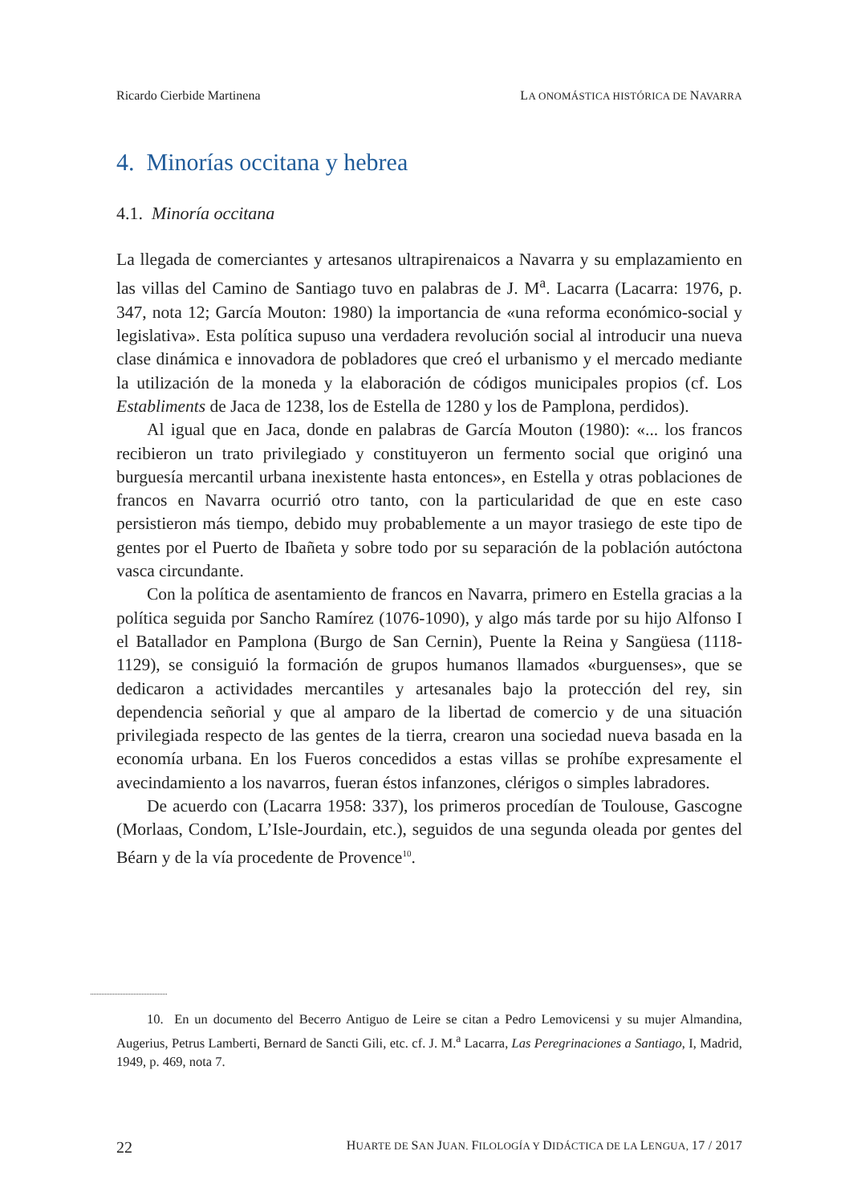Ricardo Cierbide Martinena LA ONOMÁSTICA HISTÓRICA DE NAVARRA
4. Minorías occitana y hebrea
4.1. Minoría occitana
La llegada de comerciantes y artesanos ultrapirenaicos a Navarra y su emplazamiento en las villas del Camino de Santiago tuvo en palabras de J. M<sup>a</sup>. Lacarra (Lacarra: 1976, p. 347, nota 12; García Mouton: 1980) la importancia de «una reforma económico-social y legislativa». Esta política supuso una verdadera revolución social al introducir una nueva clase dinámica e innovadora de pobladores que creó el urbanismo y el mercado mediante la utilización de la moneda y la elaboración de códigos municipales propios (cf. Los Establiments de Jaca de 1238, los de Estella de 1280 y los de Pamplona, perdidos).
Al igual que en Jaca, donde en palabras de García Mouton (1980): «... los francos recibieron un trato privilegiado y constituyeron un fermento social que originó una burguesía mercantil urbana inexistente hasta entonces», en Estella y otras poblaciones de francos en Navarra ocurrió otro tanto, con la particularidad de que en este caso persistieron más tiempo, debido muy probablemente a un mayor trasiego de este tipo de gentes por el Puerto de Ibañeta y sobre todo por su separación de la población autóctona vasca circundante.
Con la política de asentamiento de francos en Navarra, primero en Estella gracias a la política seguida por Sancho Ramírez (1076-1090), y algo más tarde por su hijo Alfonso I el Batallador en Pamplona (Burgo de San Cernin), Puente la Reina y Sangüesa (1118-1129), se consiguió la formación de grupos humanos llamados «burguenses», que se dedicaron a actividades mercantiles y artesanales bajo la protección del rey, sin dependencia señorial y que al amparo de la libertad de comercio y de una situación privilegiada respecto de las gentes de la tierra, crearon una sociedad nueva basada en la economía urbana. En los Fueros concedidos a estas villas se prohíbe expresamente el avecindamiento a los navarros, fueran éstos infanzones, clérigos o simples labradores.
De acuerdo con (Lacarra 1958: 337), los primeros procedían de Toulouse, Gascogne (Morlaas, Condom, L’Isle-Jourdain, etc.), seguidos de una segunda oleada por gentes del Béarn y de la vía procedente de Provence<sup>10</sup>.
10. En un documento del Becerro Antiguo de Leire se citan a Pedro Lemovicensi y su mujer Almandina, Augerius, Petrus Lamberti, Bernard de Sancti Gili, etc. cf. J. M.<sup>a</sup> Lacarra, Las Peregrinaciones a Santiago, I, Madrid, 1949, p. 469, nota 7.
22 HUARTE DE SAN JUAN. FILOLOGÍA Y DIDÁCTICA DE LA LENGUA, 17 / 2017